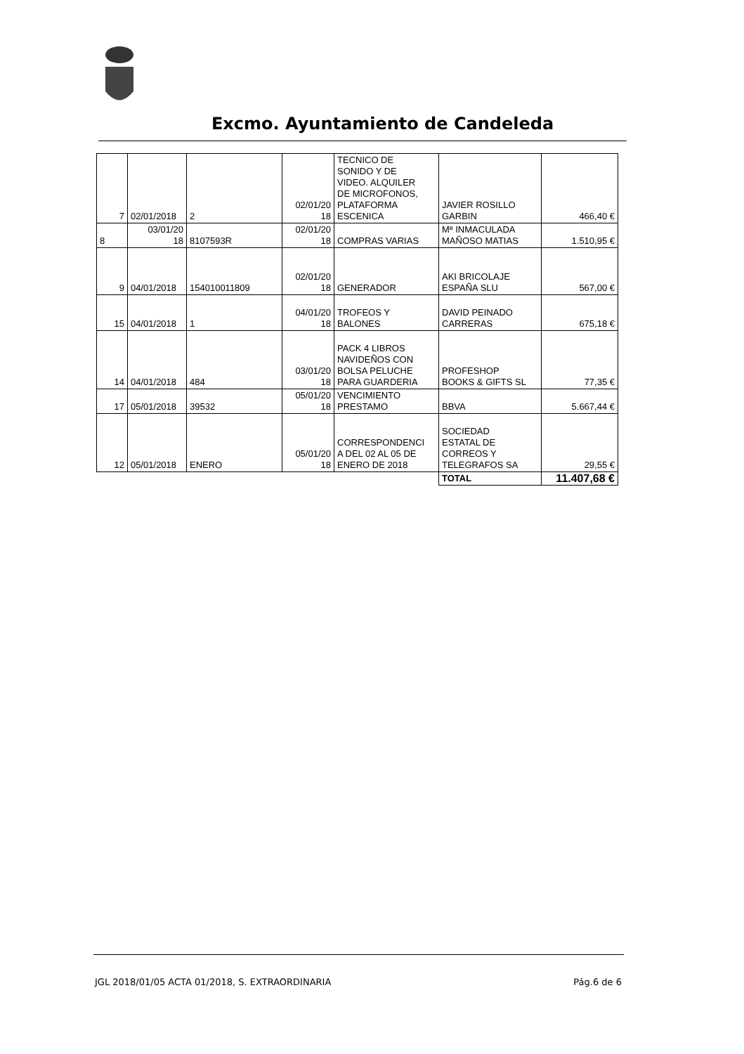Excmo. Ayuntamiento de Candeleda
| 7 | 02/01/2018 | 2 | 02/01/20 18 | TECNICO DE SONIDO Y DE VIDEO. ALQUILER DE MICROFONOS, PLATAFORMA ESCENICA | JAVIER ROSILLO GARBIN | 466,40 € |
| 8 | 03/01/20 18 | 8107593R | 02/01/20 18 | COMPRAS VARIAS | Mª INMACULADA MAÑOSO MATIAS | 1.510,95 € |
| 9 | 04/01/2018 | 154010011809 | 02/01/20 18 | GENERADOR | AKI BRICOLAJE ESPAÑA SLU | 567,00 € |
| 15 | 04/01/2018 | 1 | 04/01/20 18 | TROFEOS Y BALONES | DAVID PEINADO CARRERAS | 675,18 € |
| 14 | 04/01/2018 | 484 | 03/01/20 18 | PACK 4 LIBROS NAVIDEÑOS CON BOLSA PELUCHE PARA GUARDERIA | PROFESHOP BOOKS & GIFTS SL | 77,35 € |
| 17 | 05/01/2018 | 39532 | 05/01/20 18 | VENCIMIENTO PRESTAMO | BBVA | 5.667,44 € |
| 12 | 05/01/2018 | ENERO | 05/01/20 18 | CORRESPONDENCI A DEL 02 AL 05 DE ENERO DE 2018 | SOCIEDAD ESTATAL DE CORREOS Y TELEGRAFOS SA | 29,55 € |
| | | | | | TOTAL | 11.407,68 € |
JGL 2018/01/05 ACTA 01/2018, S. EXTRAORDINARIA Pág.6 de 6